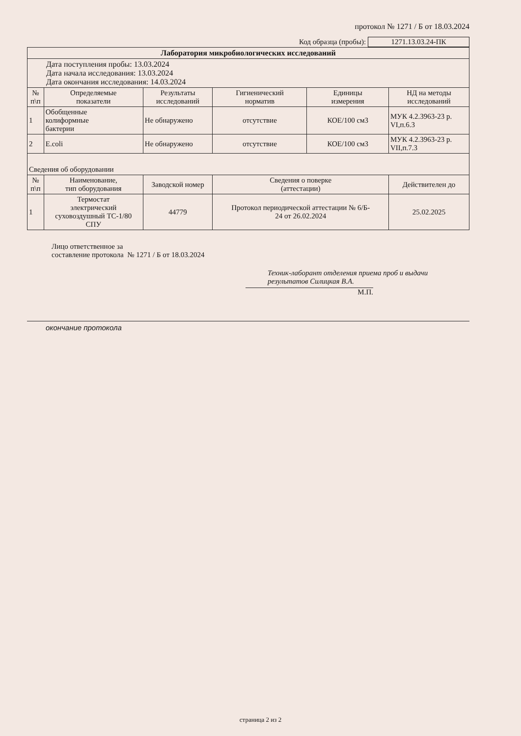протокол № 1271 / Б от 18.03.2024
Код образца (пробы): 1271.13.03.24-ПК
| Лаборатория микробиологических исследований | | | | | |
| Дата поступления пробы: 13.03.2024 Дата начала исследования: 13.03.2024 Дата окончания исследования: 14.03.2024 | | | | | |
| № п\п | Определяемые показатели | Результаты исследований | Гигиенический норматив | Единицы измерения | НД на методы исследований |
| 1 | Обобщенные колиформные бактерии | Не обнаружено | отсутствие | КОЕ/100 см3 | МУК 4.2.3963-23 р. VI,п.6.3 |
| 2 | E.coli | Не обнаружено | отсутствие | КОЕ/100 см3 | МУК 4.2.3963-23 р. VII,п.7.3 |
| Сведения об оборудовании | | | | | |
| № п\п | Наименование, тип оборудования | Заводской номер | Сведения о поверке (аттестации) | | Действителен до |
| 1 | Термостат электрический суховоздушный ТС-1/80 СПУ | 44779 | Протокол периодической аттестации № 6/Б- 24 от 26.02.2024 | | 25.02.2025 |
Лицо ответственное за
составление протокола № 1271 / Б от 18.03.2024
Техник-лаборант отделения приема проб и выдачи
результатов Силицкая В.А.
М.П.
окончание протокола
страница 2 из 2